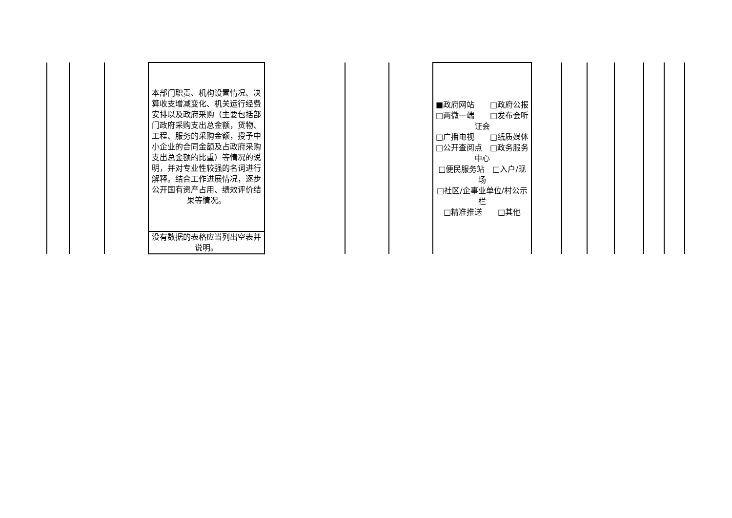| | | | 本部门职责、机构设置情况、决算收支增减变化、机关运行经费安排以及政府采购（主要包括部门政府采购支出总金额，货物、工程、服务的采购金额，授予中小企业的合同金额及占政府采购支出总金额的比重）等情况的说明，并对专业性较强的名词进行解释。结合工作进展情况，逐步公开国有资产占用、绩效评价结果等情况。 | | | | ■政府网站 □政府公报 □两微一端 □发布会听证会 □广播电视 □纸质媒体 □公开查阅点 □政务服务中心 □便民服务站 □入户/现场 □社区/企事业单位/村公示栏 □精准推送 □其他 | | | | | | |
| | | | 没有数据的表格应当列出空表并说明。 | | | | | | | | | | |